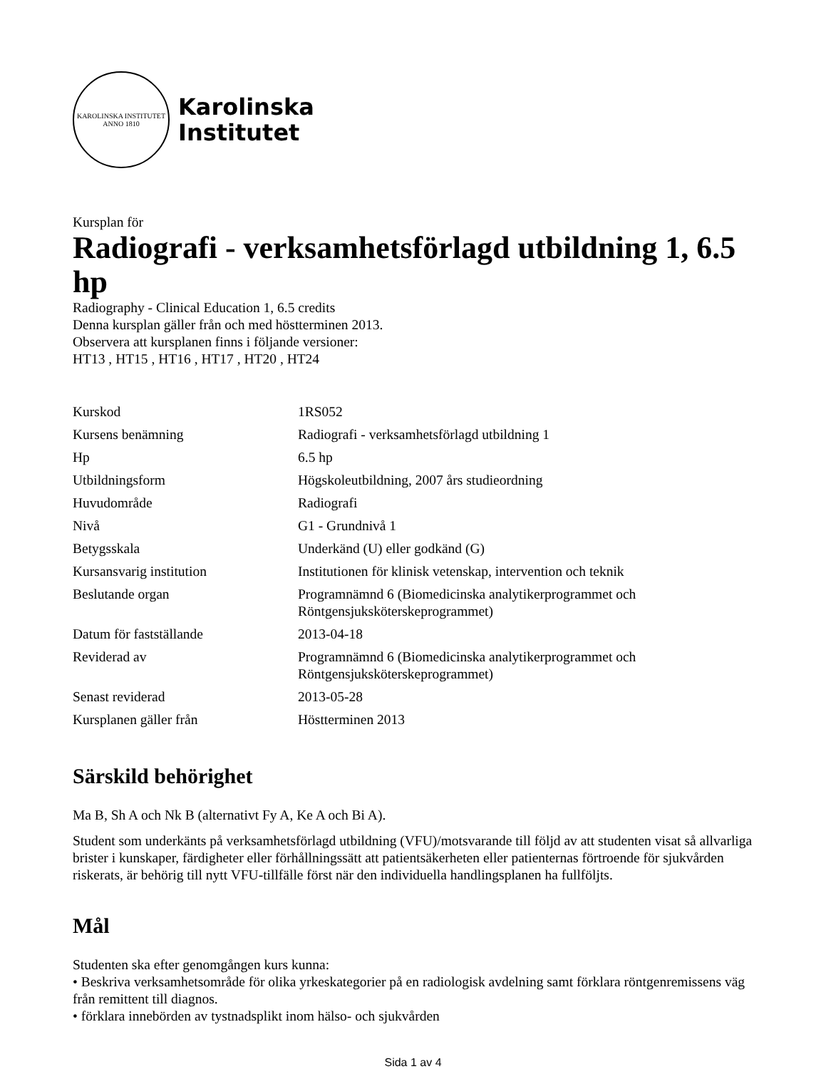KAROLINSKA INSTITUTET
ANNO 1810
Karolinska
Institutet
Kursplan för
Radiografi - verksamhetsförlagd utbildning 1, 6.5 hp
Radiography - Clinical Education 1, 6.5 credits
Denna kursplan gäller från och med höstterminen 2013.
Observera att kursplanen finns i följande versioner:
HT13 , HT15 , HT16 , HT17 , HT20 , HT24
| Kurskod | 1RS052 |
| Kursens benämning | Radiografi - verksamhetsförlagd utbildning 1 |
| Hp | 6.5 hp |
| Utbildningsform | Högskoleutbildning, 2007 års studieordning |
| Huvudområde | Radiografi |
| Nivå | G1 - Grundnivå 1 |
| Betygsskala | Underkänd (U) eller godkänd (G) |
| Kursansvarig institution | Institutionen för klinisk vetenskap, intervention och teknik |
| Beslutande organ | Programnämnd 6 (Biomedicinska analytikerprogrammet och Röntgensjuksköterskeprogrammet) |
| Datum för fastställande | 2013-04-18 |
| Reviderad av | Programnämnd 6 (Biomedicinska analytikerprogrammet och Röntgensjuksköterskeprogrammet) |
| Senast reviderad | 2013-05-28 |
| Kursplanen gäller från | Höstterminen 2013 |
Särskild behörighet
Ma B, Sh A och Nk B (alternativt Fy A, Ke A och Bi A).
Student som underkänts på verksamhetsförlagd utbildning (VFU)/motsvarande till följd av att studenten visat så allvarliga brister i kunskaper, färdigheter eller förhållningssätt att patientsäkerheten eller patienternas förtroende för sjukvården riskerats, är behörig till nytt VFU-tillfälle först när den individuella handlingsplanen ha fullföljts.
Mål
Studenten ska efter genomgången kurs kunna:
• Beskriva verksamhetsområde för olika yrkeskategorier på en radiologisk avdelning samt förklara röntgenremissens väg från remittent till diagnos.
• förklara innebörden av tystnadsplikt inom hälso- och sjukvården
Sida 1 av 4